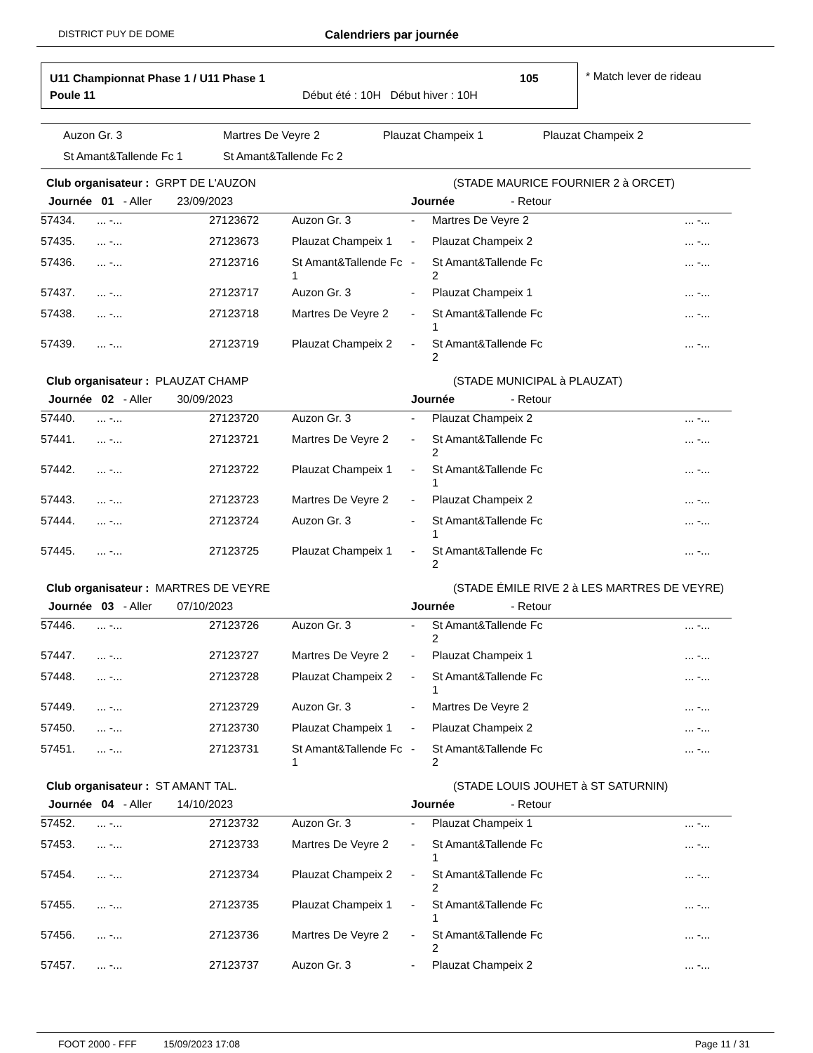DISTRICT PUY DE DOME
Calendriers par journée
U11 Championnat Phase 1 / U11 Phase 1
105
Poule 11
Début été : 10H Début hiver : 10H
* Match lever de rideau
Auzon Gr. 3
Martres De Veyre 2
Plauzat Champeix 1
Plauzat Champeix 2
St Amant&Tallende Fc 1
St Amant&Tallende Fc 2
| Club organisateur : GRPT DE L'AUZON | | | | | (STADE MAURICE FOURNIER 2 à ORCET) | |
| Journée 01 - Aller 23/09/2023 | | | | Journée - Retour | | |
| 57434. | ... -... | 27123672 | Auzon Gr. 3 | - | Martres De Veyre 2 | ... -... |
| 57435. | ... -... | 27123673 | Plauzat Champeix 1 | - | Plauzat Champeix 2 | ... -... |
| 57436. | ... -... | 27123716 | St Amant&Tallende Fc 1 | - | St Amant&Tallende Fc 2 | ... -... |
| 57437. | ... -... | 27123717 | Auzon Gr. 3 | - | Plauzat Champeix 1 | ... -... |
| 57438. | ... -... | 27123718 | Martres De Veyre 2 | - | St Amant&Tallende Fc 1 | ... -... |
| 57439. | ... -... | 27123719 | Plauzat Champeix 2 | - | St Amant&Tallende Fc 2 | ... -... |
| Club organisateur : PLAUZAT CHAMP | | | | | (STADE MUNICIPAL à PLAUZAT) | |
| Journée 02 - Aller 30/09/2023 | | | | Journée - Retour | | |
| 57440. | ... -... | 27123720 | Auzon Gr. 3 | - | Plauzat Champeix 2 | ... -... |
| 57441. | ... -... | 27123721 | Martres De Veyre 2 | - | St Amant&Tallende Fc 2 | ... -... |
| 57442. | ... -... | 27123722 | Plauzat Champeix 1 | - | St Amant&Tallende Fc 1 | ... -... |
| 57443. | ... -... | 27123723 | Martres De Veyre 2 | - | Plauzat Champeix 2 | ... -... |
| 57444. | ... -... | 27123724 | Auzon Gr. 3 | - | St Amant&Tallende Fc 1 | ... -... |
| 57445. | ... -... | 27123725 | Plauzat Champeix 1 | - | St Amant&Tallende Fc 2 | ... -... |
| Club organisateur : MARTRES DE VEYRE | | | | | (STADE ÉMILE RIVE 2 à LES MARTRES DE VEYRE) | |
| Journée 03 - Aller 07/10/2023 | | | | Journée - Retour | | |
| 57446. | ... -... | 27123726 | Auzon Gr. 3 | - | St Amant&Tallende Fc 2 | ... -... |
| 57447. | ... -... | 27123727 | Martres De Veyre 2 | - | Plauzat Champeix 1 | ... -... |
| 57448. | ... -... | 27123728 | Plauzat Champeix 2 | - | St Amant&Tallende Fc 1 | ... -... |
| 57449. | ... -... | 27123729 | Auzon Gr. 3 | - | Martres De Veyre 2 | ... -... |
| 57450. | ... -... | 27123730 | Plauzat Champeix 1 | - | Plauzat Champeix 2 | ... -... |
| 57451. | ... -... | 27123731 | St Amant&Tallende Fc 1 | - | St Amant&Tallende Fc 2 | ... -... |
| Club organisateur : ST AMANT TAL. | | | | | (STADE LOUIS JOUHET à ST SATURNIN) | |
| Journée 04 - Aller 14/10/2023 | | | | Journée - Retour | | |
| 57452. | ... -... | 27123732 | Auzon Gr. 3 | - | Plauzat Champeix 1 | ... -... |
| 57453. | ... -... | 27123733 | Martres De Veyre 2 | - | St Amant&Tallende Fc 1 | ... -... |
| 57454. | ... -... | 27123734 | Plauzat Champeix 2 | - | St Amant&Tallende Fc 2 | ... -... |
| 57455. | ... -... | 27123735 | Plauzat Champeix 1 | - | St Amant&Tallende Fc 1 | ... -... |
| 57456. | ... -... | 27123736 | Martres De Veyre 2 | - | St Amant&Tallende Fc 2 | ... -... |
| 57457. | ... -... | 27123737 | Auzon Gr. 3 | - | Plauzat Champeix 2 | ... -... |
FOOT 2000 - FFF 15/09/2023 17:08 Page 11 / 31